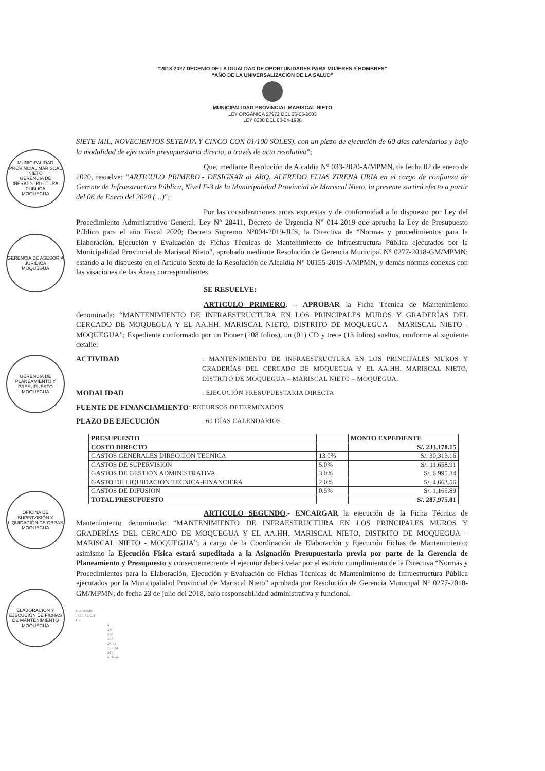“2018-2027 DECENIO DE LA IGUALDAD DE OPORTUNIDADES PARA MUJERES Y HOMBRES”
“AÑO DE LA UNIVERSALIZACIÓN DE LA SALUD”
MUNICIPALIDAD PROVINCIAL MARISCAL NIETO
LEY ORGÁNICA 27972 DEL 26-05-2003
LEY 8230 DEL 03-04-1936
MUNICIPALIDAD PROVINCIAL MARISCAL NIETO
GERENCIA DE INFRAESTRUCTURA PUBLICA
MOQUEGUA
GERENCIA DE ASESORIA JURIDICA
MOQUEGUA
GERENCIA DE PLANEAMIENTO Y PRESUPUESTO
MOQUEGUA
OFICINA DE SUPERVISIÓN Y LIQUIDACIÓN DE OBRAS
MOQUEGUA
ELABORACIÓN Y EJECUCIÓN DE FICHAS DE MANTENIMIENTO
MOQUEGUA
SIETE MIL, NOVECIENTOS SETENTA Y CINCO CON 01/100 SOLES), con un plazo de ejecución de 60 días calendarios y bajo la modalidad de ejecución presupuestaria directa, a través de acto resolutivo”;
Que, mediante Resolución de Alcaldía N° 033-2020-A/MPMN, de fecha 02 de enero de 2020, resuelve: “ARTICULO PRIMERO.- DESIGNAR al ARQ. ALFREDO ELIAS ZIRENA URIA en el cargo de confianza de Gerente de Infraestructura Pública, Nivel F-3 de la Municipalidad Provincial de Mariscal Nieto, la presente surtirá efecto a partir del 06 de Enero del 2020 (…)”;
Por las consideraciones antes expuestas y de conformidad a lo dispuesto por Ley del Procedimiento Administrativo General; Ley N° 28411, Decreto de Urgencia N° 014-2019 que aprueba la Ley de Presupuesto Público para el año Fiscal 2020; Decreto Supremo N°004-2019-JUS, la Directiva de “Normas y procedimientos para la Elaboración, Ejecución y Evaluación de Fichas Técnicas de Mantenimiento de Infraestructura Pública ejecutados por la Municipalidad Provincial de Mariscal Nieto”, aprobado mediante Resolución de Gerencia Municipal N° 0277-2018-GM/MPMN; estando a lo dispuesto en el Artículo Sexto de la Resolución de Alcaldía N° 00155-2019-A/MPMN, y demás normas conexas con las visaciones de las Áreas correspondientes.
SE RESUELVE:
ARTICULO PRIMERO. – APROBAR la Ficha Técnica de Mantenimiento denominada: “MANTENIMIENTO DE INFRAESTRUCTURA EN LOS PRINCIPALES MUROS Y GRADERÍAS DEL CERCADO DE MOQUEGUA Y EL AA.HH. MARISCAL NIETO, DISTRITO DE MOQUEGUA – MARISCAL NIETO - MOQUEGUA”; Expediente conformado por un Pioner (208 folios), un (01) CD y trece (13 folios) sueltos, conforme al siguiente detalle:
ACTIVIDAD
: MANTENIMIENTO DE INFRAESTRUCTURA EN LOS PRINCIPALES MUROS Y GRADERÍAS DEL CERCADO DE MOQUEGUA Y EL AA.HH. MARISCAL NIETO, DISTRITO DE MOQUEGUA – MARISCAL NIETO – MOQUEGUA.
MODALIDAD
: EJECUCIÓN PRESUPUESTARIA DIRECTA
FUENTE DE FINANCIAMIENTO
: RECURSOS DETERMINADOS
PLAZO DE EJECUCIÓN
: 60 DÍAS CALENDARIOS
| PRESUPUESTO | | MONTO EXPEDIENTE |
| --- | --- | --- |
| COSTO DIRECTO | | S/. 233,178.15 |
| GASTOS GENERALES DIRECCION TECNICA | 13.0% | S/. 30,313.16 |
| GASTOS DE SUPERVISION | 5.0% | S/. 11,658.91 |
| GASTOS DE GESTION ADMINISTRATIVA | 3.0% | S/. 6,995.34 |
| GASTO DE LIQUIDACION TECNICA-FINANCIERA | 2.0% | S/. 4,663.56 |
| GASTOS DE DIFUSION | 0.5% | S/. 1,165.89 |
| TOTAL PRESUPUESTO | | S/. 287,975.01 |
ARTICULO SEGUNDO.- ENCARGAR la ejecución de la Ficha Técnica de Mantenimiento denominada: “MANTENIMIENTO DE INFRAESTRUCTURA EN LOS PRINCIPALES MUROS Y GRADERÍAS DEL CERCADO DE MOQUEGUA Y EL AA.HH. MARISCAL NIETO, DISTRITO DE MOQUEGUA – MARISCAL NIETO - MOQUEGUA”; a cargo de la Coordinación de Elaboración y Ejecución Fichas de Mantenimiento; asimismo la Ejecución Física estará supeditada a la Asignación Presupuestaria previa por parte de la Gerencia de Planeamiento y Presupuesto y consecuentemente el ejecutor deberá velar por el estricto cumplimiento de la Directiva “Normas y Procedimientos para la Elaboración, Ejecución y Evaluación de Fichas Técnicas de Mantenimiento de Infraestructura Pública ejecutados por la Municipalidad Provincial de Mariscal Nieto” aprobada por Resolución de Gerencia Municipal N° 0277-2018-GM/MPMN; de fecha 23 de julio del 2018, bajo responsabilidad administrativa y funcional.
GIP/MPMN
JRFE/AL-GIP
C.c
A
GM
GAJ
GPP
OSLO
CEEFM
OTI
Archivo